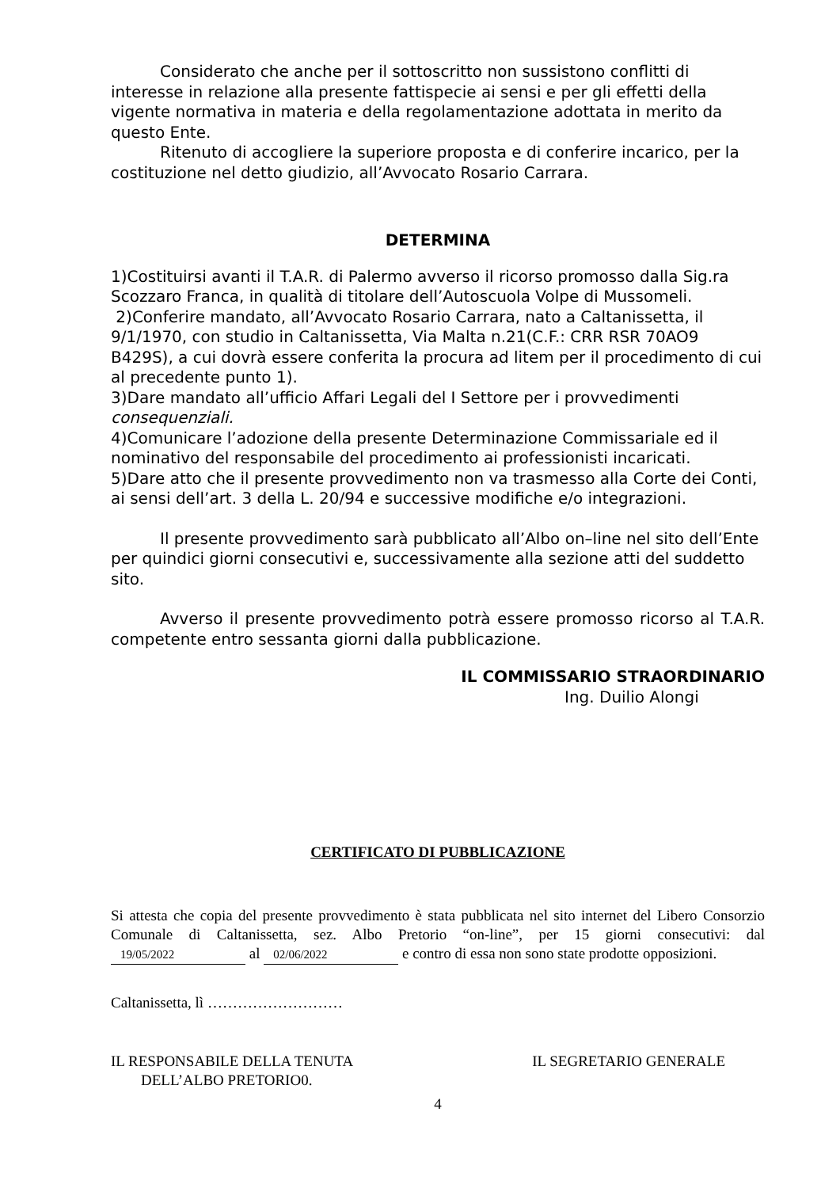Considerato che anche per il sottoscritto non sussistono conflitti di interesse in relazione alla presente fattispecie ai sensi e per gli effetti della vigente normativa in materia e della regolamentazione adottata in merito da questo Ente.
Ritenuto di accogliere la superiore proposta e di conferire incarico, per la costituzione nel detto giudizio, all’Avvocato Rosario Carrara.
DETERMINA
1)Costituirsi avanti il T.A.R. di Palermo avverso il ricorso promosso dalla Sig.ra Scozzaro Franca, in qualità di titolare dell’Autoscuola Volpe di Mussomeli.
2)Conferire mandato, all’Avvocato Rosario Carrara, nato a Caltanissetta, il 9/1/1970, con studio in Caltanissetta, Via Malta n.21(C.F.: CRR RSR 70AO9 B429S), a cui dovrà essere conferita la procura ad litem per il procedimento di cui al precedente punto 1).
3)Dare mandato all’ufficio Affari Legali del I Settore per i provvedimenti consequenziali.
4)Comunicare l’adozione della presente Determinazione Commissariale ed il nominativo del responsabile del procedimento ai professionisti incaricati.
5)Dare atto che il presente provvedimento non va trasmesso alla Corte dei Conti, ai sensi dell’art. 3 della L. 20/94 e successive modifiche e/o integrazioni.
Il presente provvedimento sarà pubblicato all’Albo on–line nel sito dell’Ente per quindici giorni consecutivi e, successivamente alla sezione atti del suddetto sito.
Avverso il presente provvedimento potrà essere promosso ricorso al T.A.R. competente entro sessanta giorni dalla pubblicazione.
IL COMMISSARIO STRAORDINARIO
Ing. Duilio Alongi
CERTIFICATO DI PUBBLICAZIONE
Si attesta che copia del presente provvedimento è stata pubblicata nel sito internet del Libero Consorzio Comunale di Caltanissetta, sez. Albo Pretorio “on-line”, per 15 giorni consecutivi: dal 19/05/2022 al 02/06/2022 e contro di essa non sono state prodotte opposizioni.
Caltanissetta, lì ………………………
IL RESPONSABILE DELLA TENUTA
DELL’ALBO PRETORIO0.
IL SEGRETARIO GENERALE
4